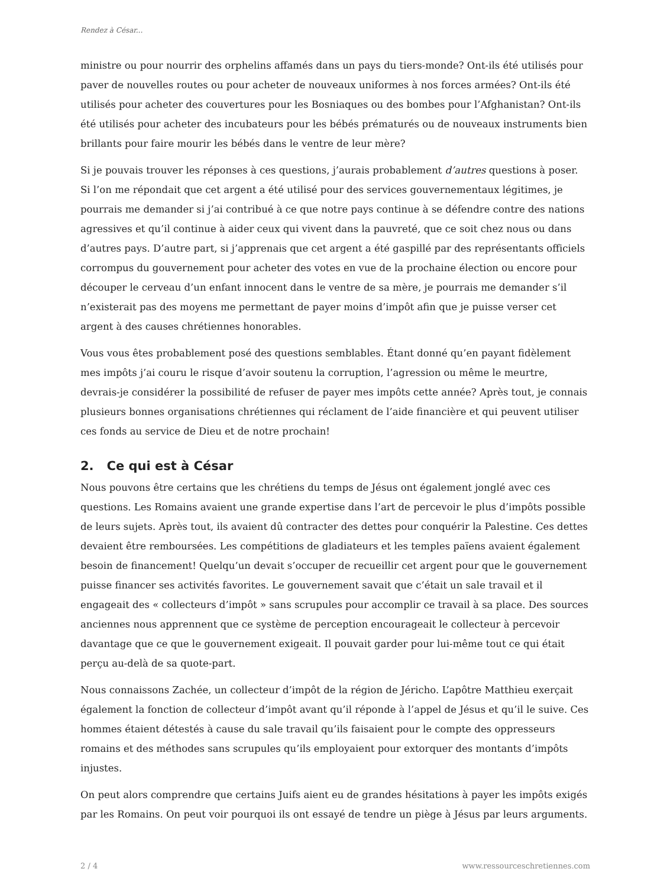Rendez à César...
ministre ou pour nourrir des orphelins affamés dans un pays du tiers-monde? Ont-ils été utilisés pour paver de nouvelles routes ou pour acheter de nouveaux uniformes à nos forces armées? Ont-ils été utilisés pour acheter des couvertures pour les Bosniaques ou des bombes pour l’Afghanistan? Ont-ils été utilisés pour acheter des incubateurs pour les bébés prématurés ou de nouveaux instruments bien brillants pour faire mourir les bébés dans le ventre de leur mère?
Si je pouvais trouver les réponses à ces questions, j’aurais probablement d’autres questions à poser. Si l’on me répondait que cet argent a été utilisé pour des services gouvernementaux légitimes, je pourrais me demander si j’ai contribué à ce que notre pays continue à se défendre contre des nations agressives et qu’il continue à aider ceux qui vivent dans la pauvreté, que ce soit chez nous ou dans d’autres pays. D’autre part, si j’apprenais que cet argent a été gaspillé par des représentants officiels corrompus du gouvernement pour acheter des votes en vue de la prochaine élection ou encore pour découper le cerveau d’un enfant innocent dans le ventre de sa mère, je pourrais me demander s’il n’existerait pas des moyens me permettant de payer moins d’impôt afin que je puisse verser cet argent à des causes chrétiennes honorables.
Vous vous êtes probablement posé des questions semblables. Étant donné qu’en payant fidèlement mes impôts j’ai couru le risque d’avoir soutenu la corruption, l’agression ou même le meurtre, devrais-je considérer la possibilité de refuser de payer mes impôts cette année? Après tout, je connais plusieurs bonnes organisations chrétiennes qui réclament de l’aide financière et qui peuvent utiliser ces fonds au service de Dieu et de notre prochain!
2. Ce qui est à César
Nous pouvons être certains que les chrétiens du temps de Jésus ont également jonglé avec ces questions. Les Romains avaient une grande expertise dans l’art de percevoir le plus d’impôts possible de leurs sujets. Après tout, ils avaient dû contracter des dettes pour conquérir la Palestine. Ces dettes devaient être remboursées. Les compétitions de gladiateurs et les temples païens avaient également besoin de financement! Quelqu’un devait s’occuper de recueillir cet argent pour que le gouvernement puisse financer ses activités favorites. Le gouvernement savait que c’était un sale travail et il engageait des « collecteurs d’impôt » sans scrupules pour accomplir ce travail à sa place. Des sources anciennes nous apprennent que ce système de perception encourageait le collecteur à percevoir davantage que ce que le gouvernement exigeait. Il pouvait garder pour lui-même tout ce qui était perçu au-delà de sa quote-part.
Nous connaissons Zachée, un collecteur d’impôt de la région de Jéricho. L’apôtre Matthieu exerçait également la fonction de collecteur d’impôt avant qu’il réponde à l’appel de Jésus et qu’il le suive. Ces hommes étaient détestés à cause du sale travail qu’ils faisaient pour le compte des oppresseurs romains et des méthodes sans scrupules qu’ils employaient pour extorquer des montants d’impôts injustes.
On peut alors comprendre que certains Juifs aient eu de grandes hésitations à payer les impôts exigés par les Romains. On peut voir pourquoi ils ont essayé de tendre un piège à Jésus par leurs arguments.
2 / 4 www.ressourceschretiennes.com